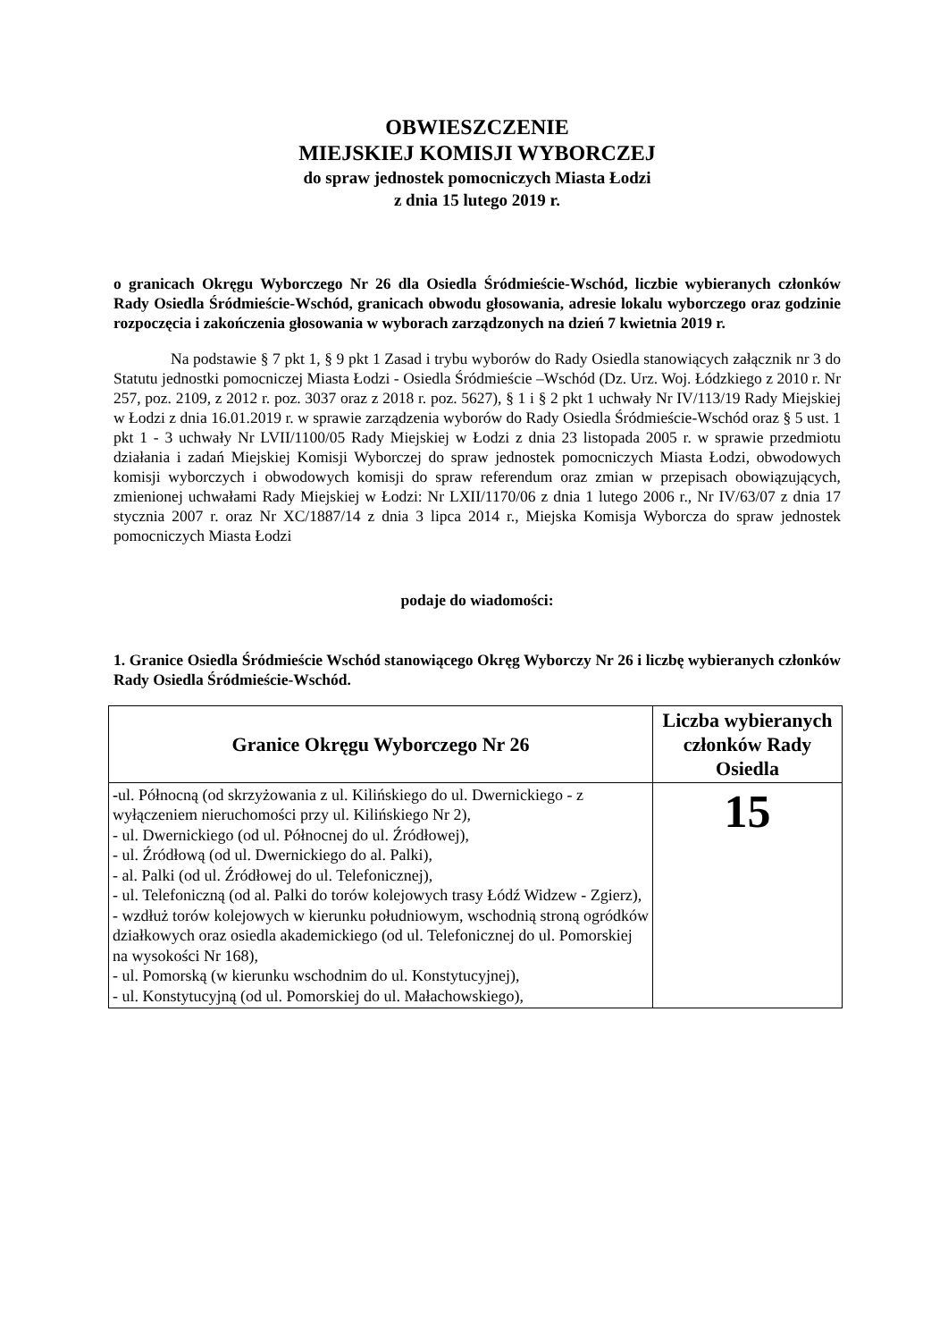OBWIESZCZENIE
MIEJSKIEJ KOMISJI WYBORCZEJ
do spraw jednostek pomocniczych Miasta Łodzi
z dnia 15 lutego 2019 r.
o granicach Okręgu Wyborczego Nr 26 dla Osiedla Śródmieście-Wschód, liczbie wybieranych członków Rady Osiedla Śródmieście-Wschód, granicach obwodu głosowania, adresie lokalu wyborczego oraz godzinie rozpoczęcia i zakończenia głosowania w wyborach zarządzonych na dzień 7 kwietnia 2019 r.
Na podstawie § 7 pkt 1, § 9 pkt 1 Zasad i trybu wyborów do Rady Osiedla stanowiących załącznik nr 3 do Statutu jednostki pomocniczej Miasta Łodzi - Osiedla Śródmieście –Wschód (Dz. Urz. Woj. Łódzkiego z 2010 r. Nr 257, poz. 2109, z 2012 r. poz. 3037 oraz z 2018 r. poz. 5627), § 1 i § 2 pkt 1 uchwały Nr IV/113/19 Rady Miejskiej w Łodzi z dnia 16.01.2019 r. w sprawie zarządzenia wyborów do Rady Osiedla Śródmieście-Wschód oraz § 5 ust. 1 pkt 1 - 3 uchwały Nr LVII/1100/05 Rady Miejskiej w Łodzi z dnia 23 listopada 2005 r. w sprawie przedmiotu działania i zadań Miejskiej Komisji Wyborczej do spraw jednostek pomocniczych Miasta Łodzi, obwodowych komisji wyborczych i obwodowych komisji do spraw referendum oraz zmian w przepisach obowiązujących, zmienionej uchwałami Rady Miejskiej w Łodzi: Nr LXII/1170/06 z dnia 1 lutego 2006 r., Nr IV/63/07 z dnia 17 stycznia 2007 r. oraz Nr XC/1887/14 z dnia 3 lipca 2014 r., Miejska Komisja Wyborcza do spraw jednostek pomocniczych Miasta Łodzi
podaje do wiadomości:
1. Granice Osiedla Śródmieście Wschód stanowiącego Okręg Wyborczy Nr 26 i liczbę wybieranych członków Rady Osiedla Śródmieście-Wschód.
| Granice Okręgu Wyborczego Nr 26 | Liczba wybieranych członków Rady Osiedla |
| --- | --- |
| - ul. Północną (od skrzyżowania z ul. Kilińskiego do ul. Dwernickiego - z wyłączeniem nieruchomości przy ul. Kilińskiego Nr 2), - ul. Dwernickiego (od ul. Północnej do ul. Źródłowej), - ul. Źródłową (od ul. Dwernickiego do al. Palki), - al. Palki (od ul. Źródłowej do ul. Telefonicznej), - ul. Telefoniczną (od al. Palki do torów kolejowych trasy Łódź Widzew - Zgierz), - wzdłuż torów kolejowych w kierunku południowym, wschodnią stroną ogródków działkowych oraz osiedla akademickiego (od ul. Telefonicznej do ul. Pomorskiej na wysokości Nr 168), - ul. Pomorską (w kierunku wschodnim do ul. Konstytucyjnej), - ul. Konstytucyjną (od ul. Pomorskiej do ul. Małachowskiego), | 15 |